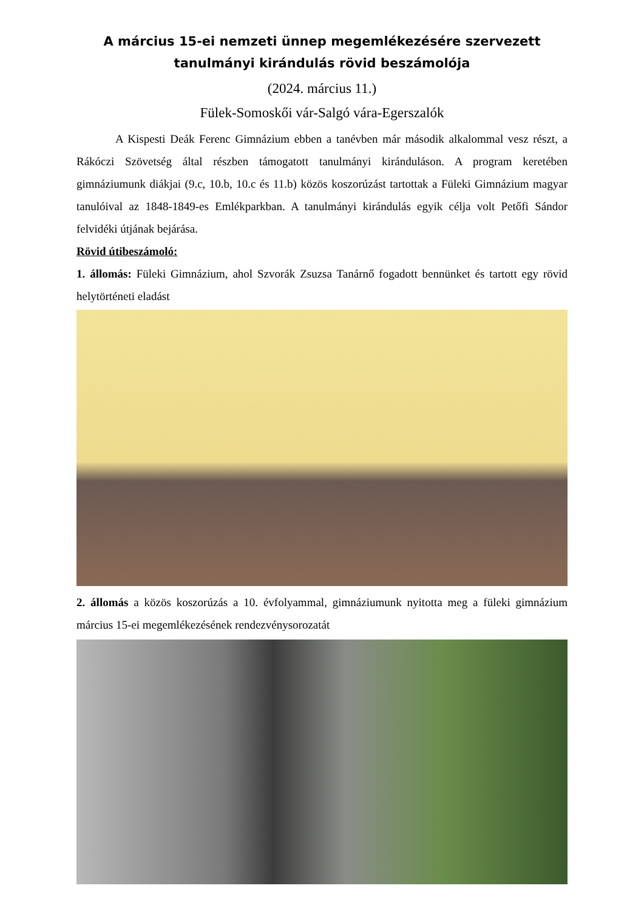A március 15-ei nemzeti ünnep megemlékezésére szervezett
tanulmányi kirándulás rövid beszámolója
(2024. március 11.)
Fülek-Somoskői vár-Salgó vára-Egerszalók
A Kispesti Deák Ferenc Gimnázium ebben a tanévben már második alkalommal vesz részt, a Rákóczi Szövetség által részben támogatott tanulmányi kiránduláson. A program keretében gimnáziumunk diákjai (9.c, 10.b, 10.c és 11.b) közös koszorúzást tartottak a Füleki Gimnázium magyar tanulóival az 1848-1849-es Emlékparkban. A tanulmányi kirándulás egyik célja volt Petőfi Sándor felvidéki útjának bejárása.
Rövid útibeszámoló:
1. állomás: Füleki Gimnázium, ahol Szvorák Zsuzsa Tanárnő fogadott bennünket és tartott egy rövid helytörténeti eladást
2. állomás a közös koszorúzás a 10. évfolyammal, gimnáziumunk nyitotta meg a füleki gimnázium március 15-ei megemlékezésének rendezvénysorozatát